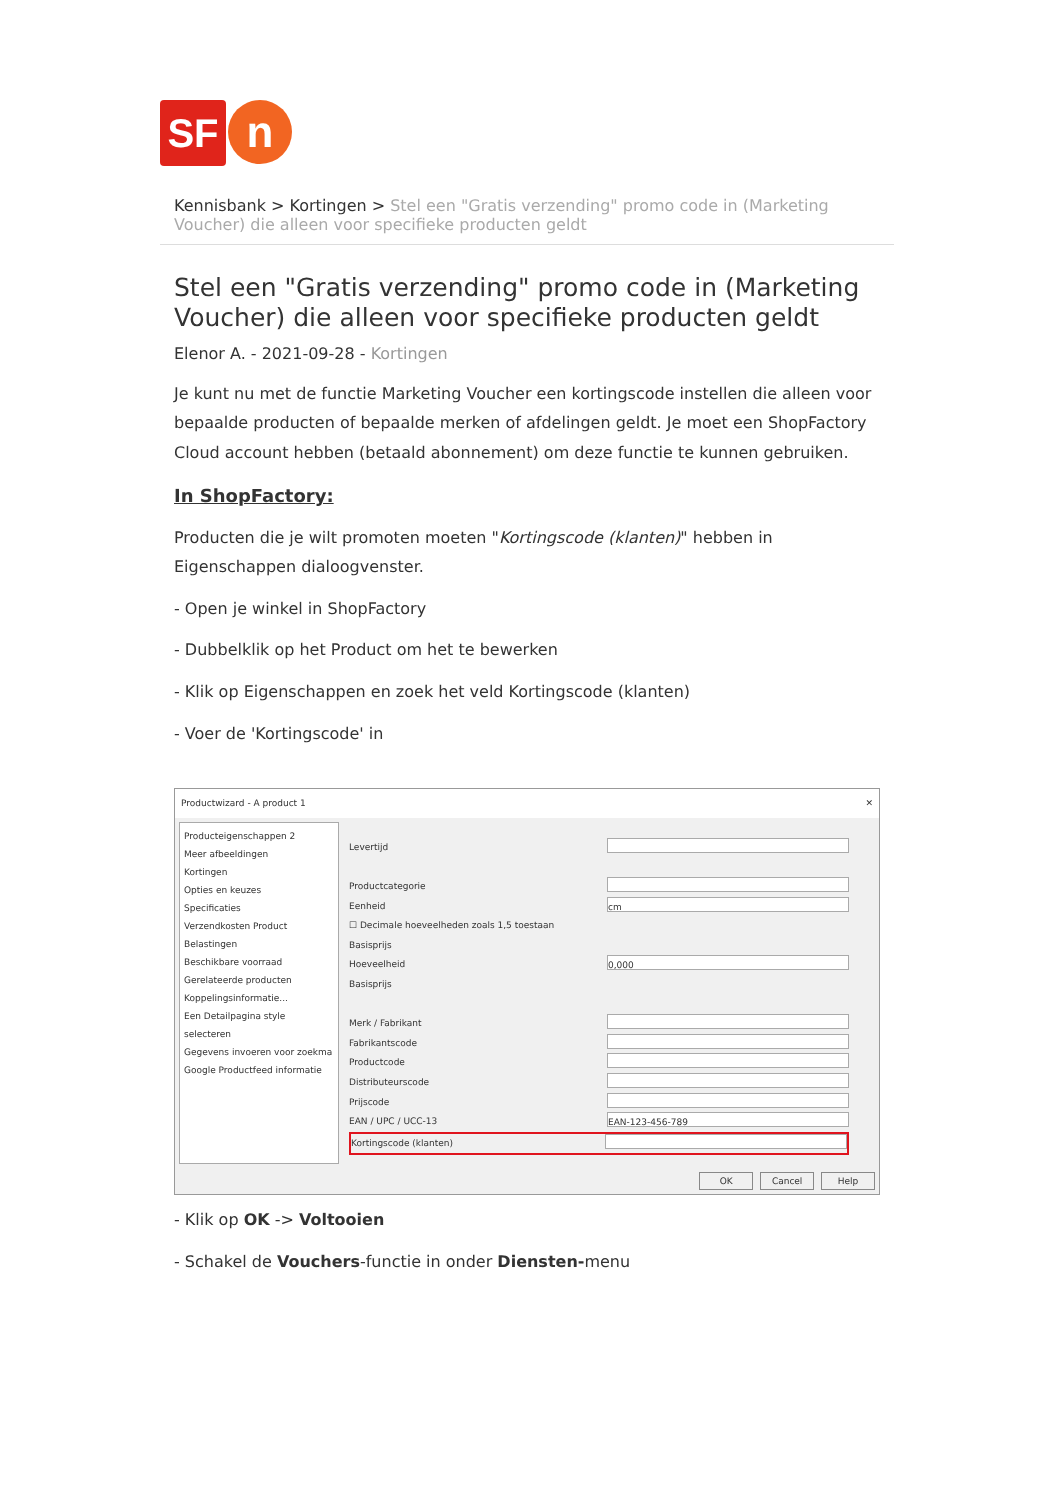SF
n
Kennisbank > Kortingen > Stel een "Gratis verzending" promo code in (Marketing Voucher) die alleen voor specifieke producten geldt
Stel een "Gratis verzending" promo code in (Marketing Voucher) die alleen voor specifieke producten geldt
Elenor A. - 2021-09-28 - Kortingen
Je kunt nu met de functie Marketing Voucher een kortingscode instellen die alleen voor bepaalde producten of bepaalde merken of afdelingen geldt. Je moet een ShopFactory Cloud account hebben (betaald abonnement) om deze functie te kunnen gebruiken.
In ShopFactory:
Producten die je wilt promoten moeten "Kortingscode (klanten)" hebben in Eigenschappen dialoogvenster.
- Open je winkel in ShopFactory
- Dubbelklik op het Product om het te bewerken
- Klik op Eigenschappen en zoek het veld Kortingscode (klanten)
- Voer de 'Kortingscode' in
Productwizard - A product 1 ✕
Producteigenschappen 2
Meer afbeeldingen
Kortingen
Opties en keuzes
Specificaties
Verzendkosten Product
Belastingen
Beschikbare voorraad
Gerelateerde producten
Koppelingsinformatie...
Een Detailpagina style selecteren
Gegevens invoeren voor zoekma
Google Productfeed informatie
Levertijd
Productcategorie
Eenheid cm
☐ Decimale hoeveelheden zoals 1,5 toestaan
Basisprijs
Hoeveelheid 0,000
Basisprijs
Merk / Fabrikant
Fabrikantscode
Productcode
Distributeurscode
Prijscode
EAN / UPC / UCC-13 EAN-123-456-789
Kortingscode (klanten)
OK Cancel Help
- Klik op OK -> Voltooien
- Schakel de Vouchers-functie in onder Diensten-menu